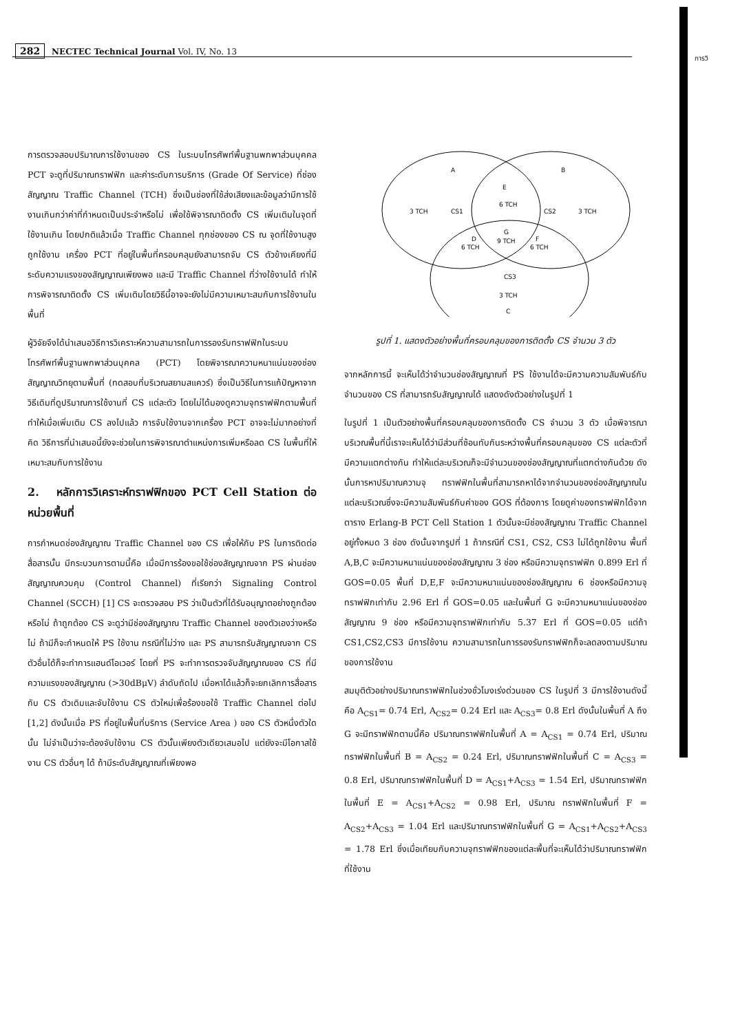การวิ
282 NECTEC Technical Journal Vol. IV, No. 13
การตรวจสอบปริมาณการใช้งานของ CS ในระบบโทรศัพท์พื้นฐานพกพาส่วนบุคคล PCT จะดูที่ปริมาณทราฟฟิก และค่าระดับการบริการ (Grade Of Service) ที่ช่องสัญญาณ Traffic Channel (TCH) ซึ่งเป็นช่องที่ใช้ส่งเสียงและข้อมูลว่ามีการใช้งานเกินกว่าค่าที่กำหนดเป็นประจำหรือไม่ เพื่อใช้พิจารณาติดตั้ง CS เพิ่มเติมในจุดที่ใช้งานเกิน โดยปกติแล้วเมื่อ Traffic Channel ทุกช่องของ CS ณ จุดที่ใช้งานสูงถูกใช้งาน เครื่อง PCT ที่อยู่ในพื้นที่ครอบคลุมยังสามารถจับ CS ตัวข้างเคียงที่มีระดับความแรงของสัญญาณเพียงพอ และมี Traffic Channel ที่ว่างใช้งานได้ ทำให้การพิจารณาติดตั้ง CS เพิ่มเติมโดยวิธีนี้อาจจะยังไม่มีความเหมาะสมกับการใช้งานในพื้นที่
ผู้วิจัยจึงได้นำเสนอวิธีการวิเคราะห์ความสามารถในการรองรับทราฟฟิกในระบบโทรศัพท์พื้นฐานพกพาส่วนบุคคล (PCT) โดยพิจารณาความหนาแน่นของช่องสัญญาณวิทยุตามพื้นที่ (ทดสอบที่บริเวณสยามสแควร์) ซึ่งเป็นวิธีในการแก้ปัญหาจากวิธีเดิมที่ดูปริมาณการใช้งานที่ CS แต่ละตัว โดยไม่ได้มองดูความจุทราฟฟิกตามพื้นที่ทำให้เมื่อเพิ่มเติม CS ลงไปแล้ว การจับใช้งานจากเครื่อง PCT อาจจะไม่มากอย่างที่คิด วิธีการที่นำเสนอนี้ยังจะช่วยในการพิจารณาตำแหน่งการเพิ่มหรือลด CS ในพื้นที่ให้เหมาะสมกับการใช้งาน
2. หลักการวิเคราะห์ทราฟฟิกของ PCT Cell Station ต่อหน่วยพื้นที่
การกำหนดช่องสัญญาณ Traffic Channel ของ CS เพื่อให้กับ PS ในการติดต่อสื่อสารนั้น มีกระบวนการตามนี้คือ เมื่อมีการร้องขอใช้ช่องสัญญาณจาก PS ผ่านช่องสัญญาณควบคุม (Control Channel) ที่เรียกว่า Signaling Control Channel (SCCH) [1] CS จะตรวจสอบ PS ว่าเป็นตัวที่ได้รับอนุญาตอย่างถูกต้องหรือไม่ ถ้าถูกต้อง CS จะดูว่ามีช่องสัญญาณ Traffic Channel ของตัวเองว่างหรือไม่ ถ้ามีก็จะกำหนดให้ PS ใช้งาน กรณีที่ไม่ว่าง และ PS สามารถรับสัญญาณจาก CS ตัวอื่นได้ก็จะทำการแฮนด์โอเวอร์ โดยที่ PS จะทำการตรวจจับสัญญาณของ CS ที่มีความแรงของสัญญาณ (>30dBμV) ลำดับถัดไป เมื่อหาได้แล้วก็จะยกเลิกการสื่อสารกับ CS ตัวเดิมและจับใช้งาน CS ตัวใหม่เพื่อร้องขอใช้ Traffic Channel ต่อไป [1,2] ดังนั้นเมื่อ PS ที่อยู่ในพื้นที่บริการ (Service Area ) ของ CS ตัวหนึ่งตัวใดนั้น ไม่จำเป็นว่าจะต้องจับใช้งาน CS ตัวนั้นเพียงตัวเดียวเสมอไป แต่ยังจะมีโอกาสใช้งาน CS ตัวอื่นๆ ได้ ถ้ามีระดับสัญญาณที่เพียงพอ
A
B
E
6 TCH
3 TCH
CS1
CS2
3 TCH
G
9 TCH
D
6 TCH
F
6 TCH
CS3
3 TCH
C
รูปที่ 1. แสดงตัวอย่างพื้นที่ครอบคลุมของการติดตั้ง CS จำนวน 3 ตัว
จากหลักการนี้ จะเห็นได้ว่าจำนวนช่องสัญญาณที่ PS ใช้งานได้จะมีความความสัมพันธ์กับจำนวนของ CS ที่สามารถรับสัญญาณได้ แสดงดังตัวอย่างในรูปที่ 1
ในรูปที่ 1 เป็นตัวอย่างพื้นที่ครอบคลุมของการติดตั้ง CS จำนวน 3 ตัว เมื่อพิจารณาบริเวณพื้นที่นี้เราจะเห็นได้ว่ามีส่วนที่ซ้อนทับกันระหว่างพื้นที่ครอบคลุมของ CS แต่ละตัวที่มีความแตกต่างกัน ทำให้แต่ละบริเวณก็จะมีจำนวนของช่องสัญญาณที่แตกต่างกันด้วย ดังนั้นการหาปริมาณความจุ ทราฟฟิกในพื้นที่สามารถหาได้จากจำนวนของช่องสัญญาณในแต่ละบริเวณซึ่งจะมีความสัมพันธ์กับค่าของ GOS ที่ต้องการ โดยดูค่าของทราฟฟิกได้จากตาราง Erlang-B PCT Cell Station 1 ตัวนั้นจะมีช่องสัญญาณ Traffic Channel อยู่ทั้งหมด 3 ช่อง ดังนั้นจากรูปที่ 1 ถ้ากรณีที่ CS1, CS2, CS3 ไม่ได้ถูกใช้งาน พื้นที่ A,B,C จะมีความหนาแน่นของช่องสัญญาณ 3 ช่อง หรือมีความจุทราฟฟิก 0.899 Erl ที่ GOS=0.05 พื้นที่ D,E,F จะมีความหนาแน่นของช่องสัญญาณ 6 ช่องหรือมีความจุทราฟฟิกเท่ากับ 2.96 Erl ที่ GOS=0.05 และในพื้นที่ G จะมีความหนาแน่นของช่องสัญญาณ 9 ช่อง หรือมีความจุทราฟฟิกเท่ากับ 5.37 Erl ที่ GOS=0.05 แต่ถ้า CS1,CS2,CS3 มีการใช้งาน ความสามารถในการรองรับทราฟฟิกก็จะลดลงตามปริมาณของการใช้งาน
สมมุติตัวอย่างปริมาณทราฟฟิกในช่วงชั่วโมงเร่งด่วนของ CS ในรูปที่ 3 มีการใช้งานดังนี้คือ A<sub>CS1</sub>= 0.74 Erl, A<sub>CS2</sub>= 0.24 Erl และ A<sub>CS3</sub>= 0.8 Erl ดังนั้นในพื้นที่ A ถึง G จะมีทราฟฟิกตามนี้คือ ปริมาณทราฟฟิกในพื้นที่ A = A<sub>CS1</sub> = 0.74 Erl, ปริมาณ ทราฟฟิกในพื้นที่ B = A<sub>CS2</sub> = 0.24 Erl, ปริมาณทราฟฟิกในพื้นที่ C = A<sub>CS3</sub> = 0.8 Erl, ปริมาณทราฟฟิกในพื้นที่ D = A<sub>CS1</sub>+A<sub>CS3</sub> = 1.54 Erl, ปริมาณทราฟฟิกในพื้นที่ E = A<sub>CS1</sub>+A<sub>CS2</sub> = 0.98 Erl, ปริมาณ ทราฟฟิกในพื้นที่ F = A<sub>CS2</sub>+A<sub>CS3</sub> = 1.04 Erl และปริมาณทราฟฟิกในพื้นที่ G = A<sub>CS1</sub>+A<sub>CS2</sub>+A<sub>CS3</sub> = 1.78 Erl ซึ่งเมื่อเทียบกับความจุทราฟฟิกของแต่ละพื้นที่จะเห็นได้ว่าปริมาณทราฟฟิกที่ใช้งาน